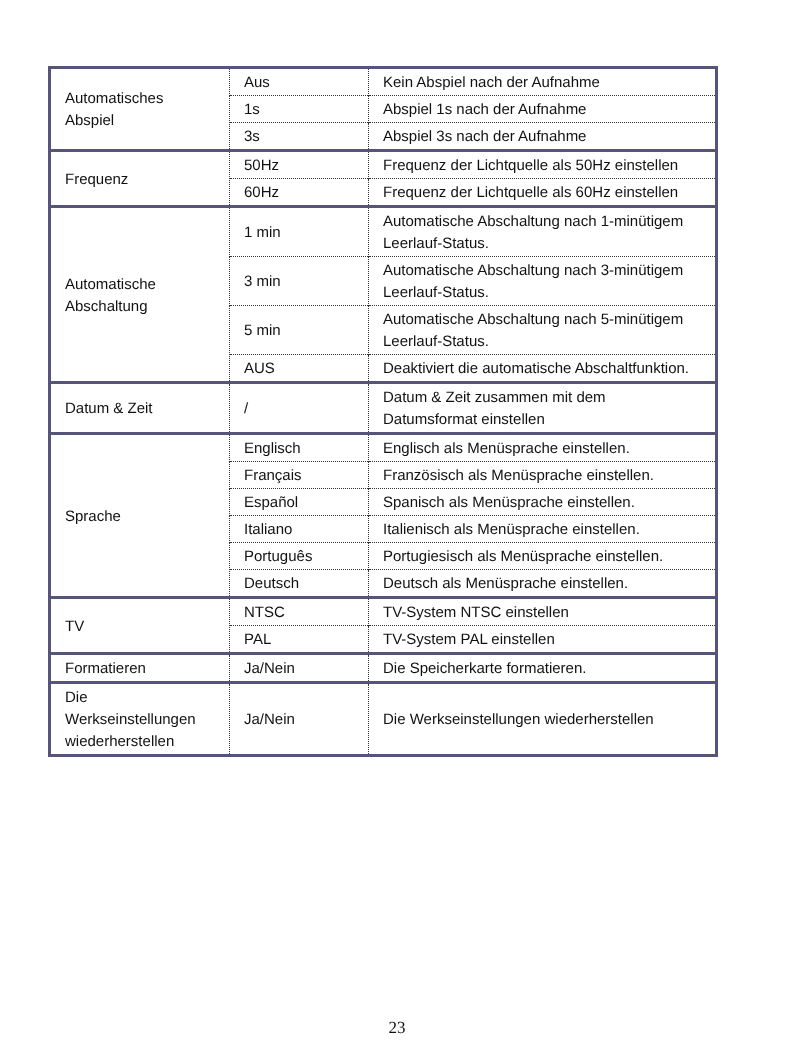| Automatisches Abspiel | Aus | Kein Abspiel nach der Aufnahme |
| | 1s | Abspiel 1s nach der Aufnahme |
| | 3s | Abspiel 3s nach der Aufnahme |
| Frequenz | 50Hz | Frequenz der Lichtquelle als 50Hz einstellen |
| | 60Hz | Frequenz der Lichtquelle als 60Hz einstellen |
| Automatische Abschaltung | 1 min | Automatische Abschaltung nach 1-minütigem Leerlauf-Status. |
| | 3 min | Automatische Abschaltung nach 3-minütigem Leerlauf-Status. |
| | 5 min | Automatische Abschaltung nach 5-minütigem Leerlauf-Status. |
| | AUS | Deaktiviert die automatische Abschaltfunktion. |
| Datum & Zeit | / | Datum & Zeit zusammen mit dem Datumsformat einstellen |
| Sprache | Englisch | Englisch als Menüsprache einstellen. |
| | Français | Französisch als Menüsprache einstellen. |
| | Español | Spanisch als Menüsprache einstellen. |
| | Italiano | Italienisch als Menüsprache einstellen. |
| | Português | Portugiesisch als Menüsprache einstellen. |
| | Deutsch | Deutsch als Menüsprache einstellen. |
| TV | NTSC | TV-System NTSC einstellen |
| | PAL | TV-System PAL einstellen |
| Formatieren | Ja/Nein | Die Speicherkarte formatieren. |
| Die Werkseinstellungen wiederherstellen | Ja/Nein | Die Werkseinstellungen wiederherstellen |
23